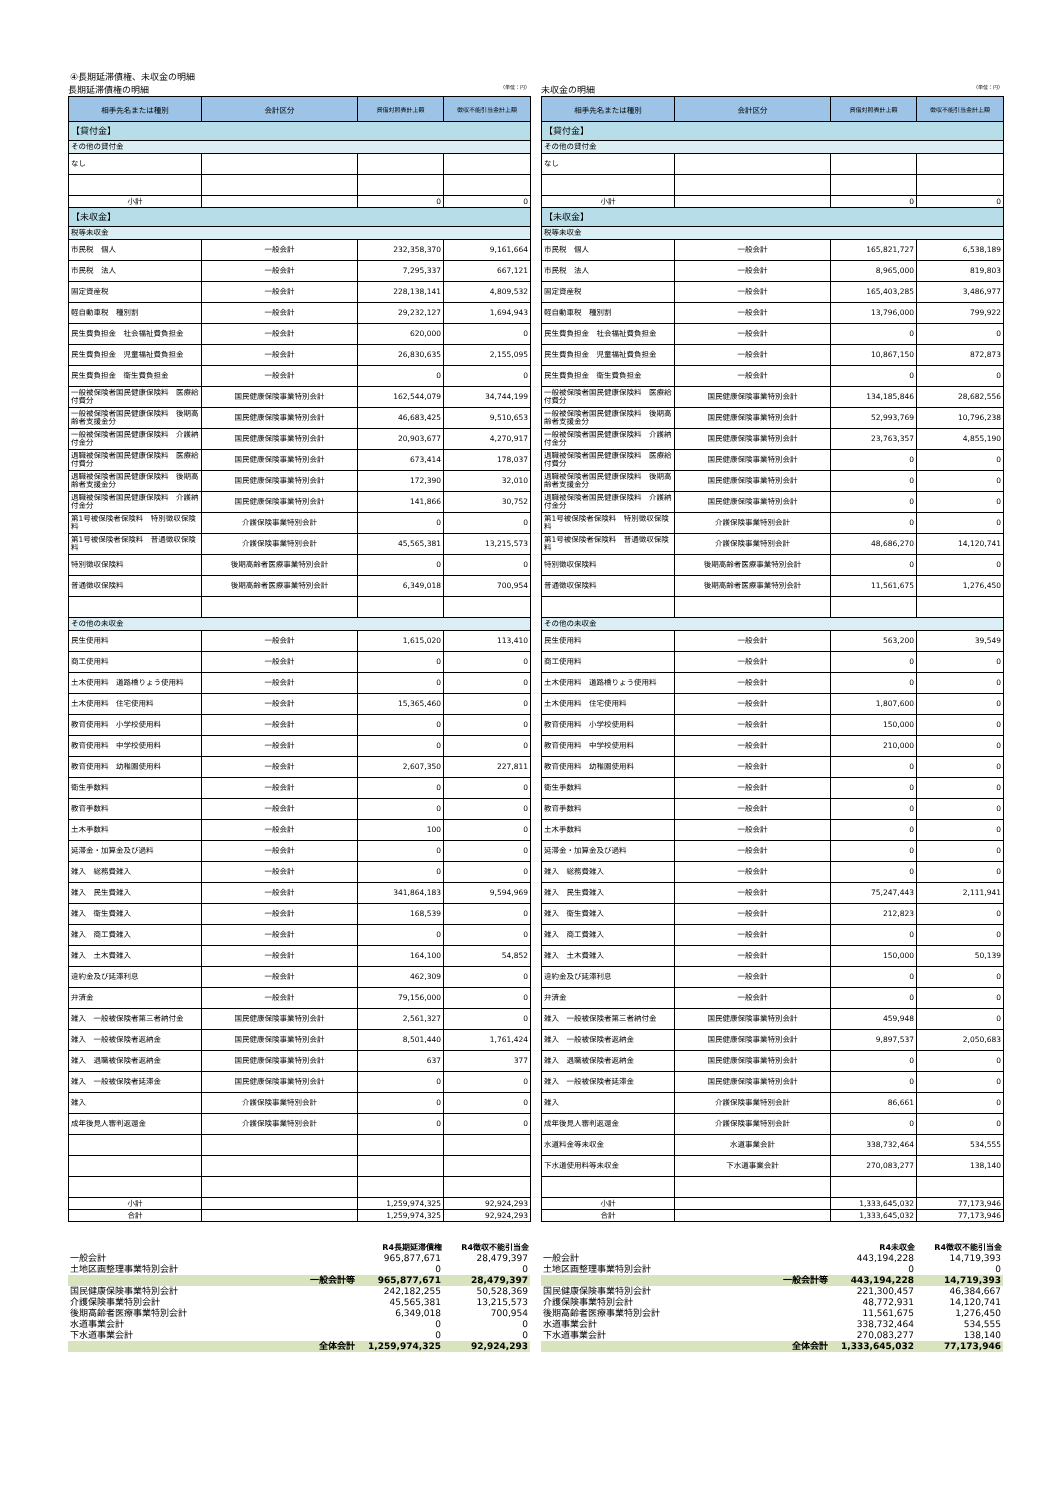④長期延滞債権、未収金の明細
長期延滞債権の明細 （単位：円）
| 相手先名または種別 | 会計区分 | 貸借対照表計上額 | 徴収不能引当金計上額 |
| --- | --- | --- | --- |
| 【貸付金】 | | | |
| その他の貸付金 | | | |
| なし | | | |
| 小計 | | 0 | 0 |
| 【未収金】 | | | |
| 税等未収金 | | | |
| 市民税 個人 | 一般会計 | 232,358,370 | 9,161,664 |
| 市民税 法人 | 一般会計 | 7,295,337 | 667,121 |
| 固定資産税 | 一般会計 | 228,138,141 | 4,809,532 |
| 軽自動車税 種別割 | 一般会計 | 29,232,127 | 1,694,943 |
| 民生費負担金 社会福祉費負担金 | 一般会計 | 620,000 | 0 |
| 民生費負担金 児童福祉費負担金 | 一般会計 | 26,830,635 | 2,155,095 |
| 民生費負担金 衛生費負担金 | 一般会計 | 0 | 0 |
| 一般被保険者国民健康保険料 医療給付費分 | 国民健康保険事業特別会計 | 162,544,079 | 34,744,199 |
| 一般被保険者国民健康保険料 後期高齢者支援金分 | 国民健康保険事業特別会計 | 46,683,425 | 9,510,653 |
| 一般被保険者国民健康保険料 介護納付金分 | 国民健康保険事業特別会計 | 20,903,677 | 4,270,917 |
| 退職被保険者国民健康保険料 医療給付費分 | 国民健康保険事業特別会計 | 673,414 | 178,037 |
| 退職被保険者国民健康保険料 後期高齢者支援金分 | 国民健康保険事業特別会計 | 172,390 | 32,010 |
| 退職被保険者国民健康保険料 介護納付金分 | 国民健康保険事業特別会計 | 141,866 | 30,752 |
| 第1号被保険者保険料 特別徴収保険料 | 介護保険事業特別会計 | 0 | 0 |
| 第1号被保険者保険料 普通徴収保険料 | 介護保険事業特別会計 | 45,565,381 | 13,215,573 |
| 特別徴収保険料 | 後期高齢者医療事業特別会計 | 0 | 0 |
| 普通徴収保険料 | 後期高齢者医療事業特別会計 | 6,349,018 | 700,954 |
| その他の未収金 | | | |
| 民生使用料 | 一般会計 | 1,615,020 | 113,410 |
| 商工使用料 | 一般会計 | 0 | 0 |
| 土木使用料 道路橋りょう使用料 | 一般会計 | 0 | 0 |
| 土木使用料 住宅使用料 | 一般会計 | 15,365,460 | 0 |
| 教育使用料 小学校使用料 | 一般会計 | 0 | 0 |
| 教育使用料 中学校使用料 | 一般会計 | 0 | 0 |
| 教育使用料 幼稚園使用料 | 一般会計 | 2,607,350 | 227,811 |
| 衛生手数料 | 一般会計 | 0 | 0 |
| 教育手数料 | 一般会計 | 0 | 0 |
| 土木手数料 | 一般会計 | 100 | 0 |
| 延滞金・加算金及び過料 | 一般会計 | 0 | 0 |
| 雑入 総務費雑入 | 一般会計 | 0 | 0 |
| 雑入 民生費雑入 | 一般会計 | 341,864,183 | 9,594,969 |
| 雑入 衛生費雑入 | 一般会計 | 168,539 | 0 |
| 雑入 商工費雑入 | 一般会計 | 0 | 0 |
| 雑入 土木費雑入 | 一般会計 | 164,100 | 54,852 |
| 違約金及び延滞利息 | 一般会計 | 462,309 | 0 |
| 弁済金 | 一般会計 | 79,156,000 | 0 |
| 雑入 一般被保険者第三者納付金 | 国民健康保険事業特別会計 | 2,561,327 | 0 |
| 雑入 一般被保険者返納金 | 国民健康保険事業特別会計 | 8,501,440 | 1,761,424 |
| 雑入 退職被保険者返納金 | 国民健康保険事業特別会計 | 637 | 377 |
| 雑入 一般被保険者延滞金 | 国民健康保険事業特別会計 | 0 | 0 |
| 雑入 | 介護保険事業特別会計 | 0 | 0 |
| 成年後見人審判返還金 | 介護保険事業特別会計 | 0 | 0 |
| 小計 | | 1,259,974,325 | 92,924,293 |
| 合計 | | 1,259,974,325 | 92,924,293 |
| | R4長期延滞債権 | R4徴収不能引当金 |
| 一般会計 | 965,877,671 | 28,479,397 |
| 土地区画整理事業特別会計 | 0 | 0 |
| 一般会計等 | 965,877,671 | 28,479,397 |
| 国民健康保険事業特別会計 | 242,182,255 | 50,528,369 |
| 介護保険事業特別会計 | 45,565,381 | 13,215,573 |
| 後期高齢者医療事業特別会計 | 6,349,018 | 700,954 |
| 水道事業会計 | 0 | 0 |
| 下水道事業会計 | 0 | 0 |
| 全体会計 | 1,259,974,325 | 92,924,293 |
未収金の明細 （単位：円）
| 相手先名または種別 | 会計区分 | 貸借対照表計上額 | 徴収不能引当金計上額 |
| --- | --- | --- | --- |
| 【貸付金】 | | | |
| その他の貸付金 | | | |
| なし | | | |
| 小計 | | 0 | 0 |
| 【未収金】 | | | |
| 税等未収金 | | | |
| 市民税 個人 | 一般会計 | 165,821,727 | 6,538,189 |
| 市民税 法人 | 一般会計 | 8,965,000 | 819,803 |
| 固定資産税 | 一般会計 | 165,403,285 | 3,486,977 |
| 軽自動車税 種別割 | 一般会計 | 13,796,000 | 799,922 |
| 民生費負担金 社会福祉費負担金 | 一般会計 | 0 | 0 |
| 民生費負担金 児童福祉費負担金 | 一般会計 | 10,867,150 | 872,873 |
| 民生費負担金 衛生費負担金 | 一般会計 | 0 | 0 |
| 一般被保険者国民健康保険料 医療給付費分 | 国民健康保険事業特別会計 | 134,185,846 | 28,682,556 |
| 一般被保険者国民健康保険料 後期高齢者支援金分 | 国民健康保険事業特別会計 | 52,993,769 | 10,796,238 |
| 一般被保険者国民健康保険料 介護納付金分 | 国民健康保険事業特別会計 | 23,763,357 | 4,855,190 |
| 退職被保険者国民健康保険料 医療給付費分 | 国民健康保険事業特別会計 | 0 | 0 |
| 退職被保険者国民健康保険料 後期高齢者支援金分 | 国民健康保険事業特別会計 | 0 | 0 |
| 退職被保険者国民健康保険料 介護納付金分 | 国民健康保険事業特別会計 | 0 | 0 |
| 第1号被保険者保険料 特別徴収保険料 | 介護保険事業特別会計 | 0 | 0 |
| 第1号被保険者保険料 普通徴収保険料 | 介護保険事業特別会計 | 48,686,270 | 14,120,741 |
| 特別徴収保険料 | 後期高齢者医療事業特別会計 | 0 | 0 |
| 普通徴収保険料 | 後期高齢者医療事業特別会計 | 11,561,675 | 1,276,450 |
| その他の未収金 | | | |
| 民生使用料 | 一般会計 | 563,200 | 39,549 |
| 商工使用料 | 一般会計 | 0 | 0 |
| 土木使用料 道路橋りょう使用料 | 一般会計 | 0 | 0 |
| 土木使用料 住宅使用料 | 一般会計 | 1,807,600 | 0 |
| 教育使用料 小学校使用料 | 一般会計 | 150,000 | 0 |
| 教育使用料 中学校使用料 | 一般会計 | 210,000 | 0 |
| 教育使用料 幼稚園使用料 | 一般会計 | 0 | 0 |
| 衛生手数料 | 一般会計 | 0 | 0 |
| 教育手数料 | 一般会計 | 0 | 0 |
| 土木手数料 | 一般会計 | 0 | 0 |
| 延滞金・加算金及び過料 | 一般会計 | 0 | 0 |
| 雑入 総務費雑入 | 一般会計 | 0 | 0 |
| 雑入 民生費雑入 | 一般会計 | 75,247,443 | 2,111,941 |
| 雑入 衛生費雑入 | 一般会計 | 212,823 | 0 |
| 雑入 商工費雑入 | 一般会計 | 0 | 0 |
| 雑入 土木費雑入 | 一般会計 | 150,000 | 50,139 |
| 違約金及び延滞利息 | 一般会計 | 0 | 0 |
| 弁済金 | 一般会計 | 0 | 0 |
| 雑入 一般被保険者第三者納付金 | 国民健康保険事業特別会計 | 459,948 | 0 |
| 雑入 一般被保険者返納金 | 国民健康保険事業特別会計 | 9,897,537 | 2,050,683 |
| 雑入 退職被保険者返納金 | 国民健康保険事業特別会計 | 0 | 0 |
| 雑入 一般被保険者延滞金 | 国民健康保険事業特別会計 | 0 | 0 |
| 雑入 | 介護保険事業特別会計 | 86,661 | 0 |
| 成年後見人審判返還金 | 介護保険事業特別会計 | 0 | 0 |
| 水道料金等未収金 | 水道事業会計 | 338,732,464 | 534,555 |
| 下水道使用料等未収金 | 下水道事業会計 | 270,083,277 | 138,140 |
| 小計 | | 1,333,645,032 | 77,173,946 |
| 合計 | | 1,333,645,032 | 77,173,946 |
| | R4未収金 | R4徴収不能引当金 |
| 一般会計 | 443,194,228 | 14,719,393 |
| 土地区画整理事業特別会計 | 0 | 0 |
| 一般会計等 | 443,194,228 | 14,719,393 |
| 国民健康保険事業特別会計 | 221,300,457 | 46,384,667 |
| 介護保険事業特別会計 | 48,772,931 | 14,120,741 |
| 後期高齢者医療事業特別会計 | 11,561,675 | 1,276,450 |
| 水道事業会計 | 338,732,464 | 534,555 |
| 下水道事業会計 | 270,083,277 | 138,140 |
| 全体会計 | 1,333,645,032 | 77,173,946 |